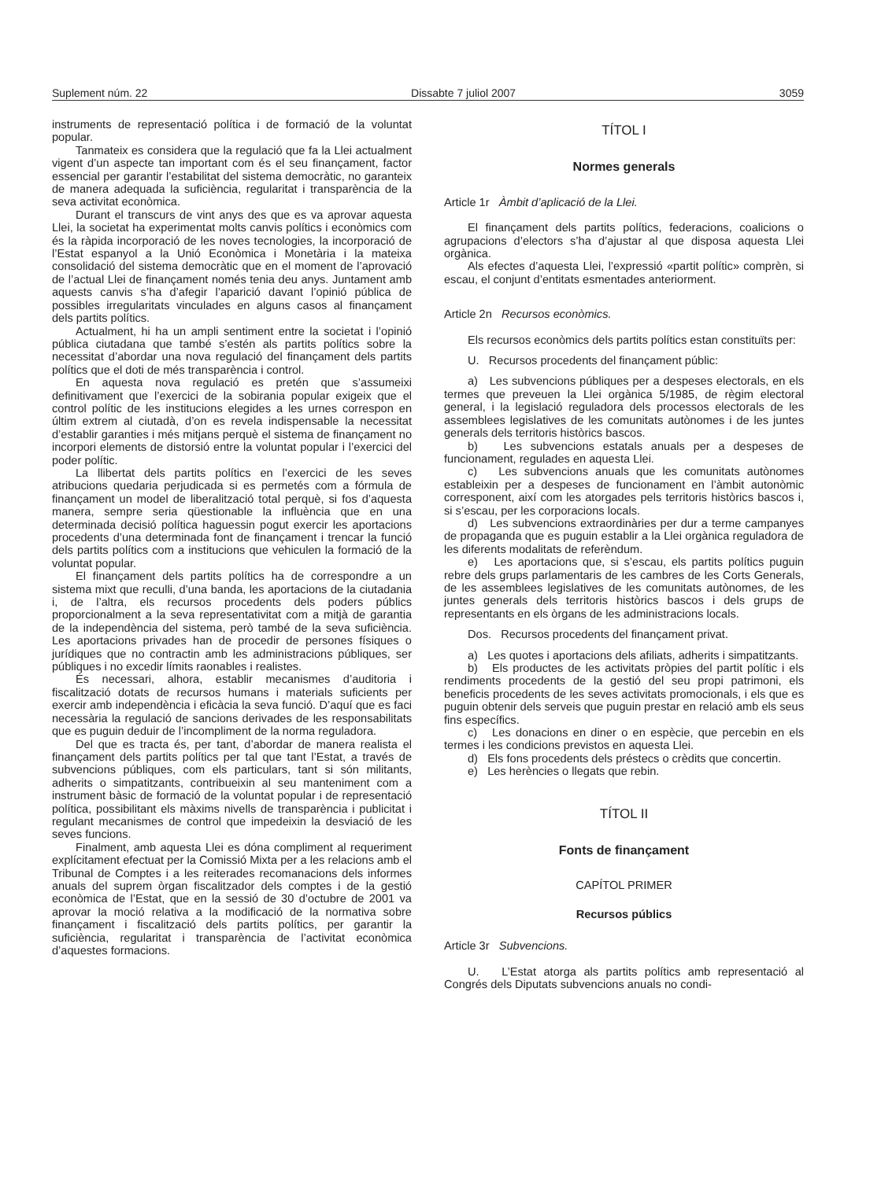Suplement núm. 22 Dissabte 7 juliol 2007 3059
instruments de representació política i de formació de la voluntat popular.
Tanmateix es considera que la regulació que fa la Llei actualment vigent d’un aspecte tan important com és el seu finançament, factor essencial per garantir l’estabilitat del sistema democràtic, no garanteix de manera adequada la suficiència, regularitat i transparència de la seva activitat econòmica.
Durant el transcurs de vint anys des que es va aprovar aquesta Llei, la societat ha experimentat molts canvis polítics i econòmics com és la ràpida incorporació de les noves tecnologies, la incorporació de l’Estat espanyol a la Unió Econòmica i Monetària i la mateixa consolidació del sistema democràtic que en el moment de l’aprovació de l’actual Llei de finançament només tenia deu anys. Juntament amb aquests canvis s’ha d’afegir l’aparició davant l’opinió pública de possibles irregularitats vinculades en alguns casos al finançament dels partits polítics.
Actualment, hi ha un ampli sentiment entre la societat i l’opinió pública ciutadana que també s’estén als partits polítics sobre la necessitat d’abordar una nova regulació del finançament dels partits polítics que el doti de més transparència i control.
En aquesta nova regulació es pretén que s’assumeixi definitivament que l’exercici de la sobirania popular exigeix que el control polític de les institucions elegides a les urnes correspon en últim extrem al ciutadà, d’on es revela indispensable la necessitat d’establir garanties i més mitjans perquè el sistema de finançament no incorpori elements de distorsió entre la voluntat popular i l’exercici del poder polític.
La llibertat dels partits polítics en l’exercici de les seves atribucions quedaria perjudicada si es permetés com a fórmula de finançament un model de liberalització total perquè, si fos d’aquesta manera, sempre seria qüestionable la influència que en una determinada decisió política haguessin pogut exercir les aportacions procedents d’una determinada font de finançament i trencar la funció dels partits polítics com a institucions que vehiculen la formació de la voluntat popular.
El finançament dels partits polítics ha de correspondre a un sistema mixt que reculli, d’una banda, les aportacions de la ciutadania i, de l’altra, els recursos procedents dels poders públics proporcionalment a la seva representativitat com a mitjà de garantia de la independència del sistema, però també de la seva suficiència. Les aportacions privades han de procedir de persones físiques o jurídiques que no contractin amb les administracions públiques, ser públiques i no excedir límits raonables i realistes.
És necessari, alhora, establir mecanismes d’auditoria i fiscalització dotats de recursos humans i materials suficients per exercir amb independència i eficàcia la seva funció. D’aquí que es faci necessària la regulació de sancions derivades de les responsabilitats que es puguin deduir de l’incompliment de la norma reguladora.
Del que es tracta és, per tant, d’abordar de manera realista el finançament dels partits polítics per tal que tant l’Estat, a través de subvencions públiques, com els particulars, tant si són militants, adherits o simpatitzants, contribueixin al seu manteniment com a instrument bàsic de formació de la voluntat popular i de representació política, possibilitant els màxims nivells de transparència i publicitat i regulant mecanismes de control que impedeixin la desviació de les seves funcions.
Finalment, amb aquesta Llei es dóna compliment al requeriment explícitament efectuat per la Comissió Mixta per a les relacions amb el Tribunal de Comptes i a les reiterades recomanacions dels informes anuals del suprem òrgan fiscalitzador dels comptes i de la gestió econòmica de l’Estat, que en la sessió de 30 d’octubre de 2001 va aprovar la moció relativa a la modificació de la normativa sobre finançament i fiscalització dels partits polítics, per garantir la suficiència, regularitat i transparència de l’activitat econòmica d’aquestes formacions.
TÍTOL I
Normes generals
Article 1r Àmbit d’aplicació de la Llei.
El finançament dels partits polítics, federacions, coalicions o agrupacions d’electors s’ha d’ajustar al que disposa aquesta Llei orgànica.
Als efectes d’aquesta Llei, l’expressió «partit polític» comprèn, si escau, el conjunt d’entitats esmentades anteriorment.
Article 2n Recursos econòmics.
Els recursos econòmics dels partits polítics estan constituïts per:
U. Recursos procedents del finançament públic:
a) Les subvencions públiques per a despeses electorals, en els termes que preveuen la Llei orgànica 5/1985, de règim electoral general, i la legislació reguladora dels processos electorals de les assemblees legislatives de les comunitats autònomes i de les juntes generals dels territoris històrics bascos.
b) Les subvencions estatals anuals per a despeses de funcionament, regulades en aquesta Llei.
c) Les subvencions anuals que les comunitats autònomes estableixin per a despeses de funcionament en l’àmbit autonòmic corresponent, així com les atorgades pels territoris històrics bascos i, si s’escau, per les corporacions locals.
d) Les subvencions extraordinàries per dur a terme campanyes de propaganda que es puguin establir a la Llei orgànica reguladora de les diferents modalitats de referèndum.
e) Les aportacions que, si s’escau, els partits polítics puguin rebre dels grups parlamentaris de les cambres de les Corts Generals, de les assemblees legislatives de les comunitats autònomes, de les juntes generals dels territoris històrics bascos i dels grups de representants en els òrgans de les administracions locals.
Dos. Recursos procedents del finançament privat.
a) Les quotes i aportacions dels afiliats, adherits i simpatitzants.
b) Els productes de les activitats pròpies del partit polític i els rendiments procedents de la gestió del seu propi patrimoni, els beneficis procedents de les seves activitats promocionals, i els que es puguin obtenir dels serveis que puguin prestar en relació amb els seus fins específics.
c) Les donacions en diner o en espècie, que percebin en els termes i les condicions previstos en aquesta Llei.
d) Els fons procedents dels préstecs o crèdits que concertin.
e) Les herències o llegats que rebin.
TÍTOL II
Fonts de finançament
CAPÍTOL PRIMER
Recursos públics
Article 3r Subvencions.
U. L’Estat atorga als partits polítics amb representació al Congrés dels Diputats subvencions anuals no condi-